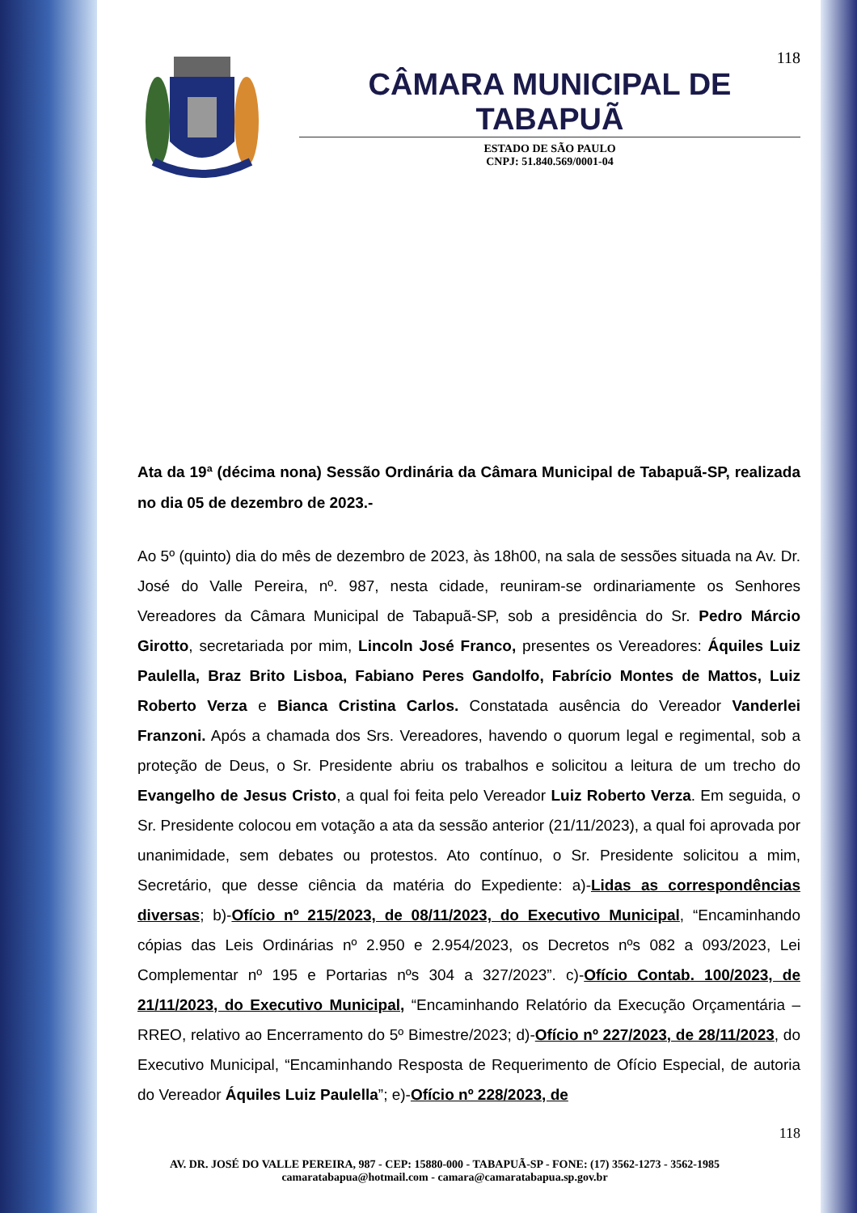118
CÂMARA MUNICIPAL DE TABAPUÃ
ESTADO DE SÃO PAULO
CNPJ: 51.840.569/0001-04
Ata da 19ª (décima nona) Sessão Ordinária da Câmara Municipal de Tabapuã-SP, realizada no dia 05 de dezembro de 2023.-
Ao 5º (quinto) dia do mês de dezembro de 2023, às 18h00, na sala de sessões situada na Av. Dr. José do Valle Pereira, nº. 987, nesta cidade, reuniram-se ordinariamente os Senhores Vereadores da Câmara Municipal de Tabapuã-SP, sob a presidência do Sr. Pedro Márcio Girotto, secretariada por mim, Lincoln José Franco, presentes os Vereadores: Áquiles Luiz Paulella, Braz Brito Lisboa, Fabiano Peres Gandolfo, Fabrício Montes de Mattos, Luiz Roberto Verza e Bianca Cristina Carlos. Constatada ausência do Vereador Vanderlei Franzoni. Após a chamada dos Srs. Vereadores, havendo o quorum legal e regimental, sob a proteção de Deus, o Sr. Presidente abriu os trabalhos e solicitou a leitura de um trecho do Evangelho de Jesus Cristo, a qual foi feita pelo Vereador Luiz Roberto Verza. Em seguida, o Sr. Presidente colocou em votação a ata da sessão anterior (21/11/2023), a qual foi aprovada por unanimidade, sem debates ou protestos. Ato contínuo, o Sr. Presidente solicitou a mim, Secretário, que desse ciência da matéria do Expediente: a)-Lidas as correspondências diversas; b)-Ofício nº 215/2023, de 08/11/2023, do Executivo Municipal, “Encaminhando cópias das Leis Ordinárias nº 2.950 e 2.954/2023, os Decretos nºs 082 a 093/2023, Lei Complementar nº 195 e Portarias nºs 304 a 327/2023”. c)-Ofício Contab. 100/2023, de 21/11/2023, do Executivo Municipal, “Encaminhando Relatório da Execução Orçamentária – RREO, relativo ao Encerramento do 5º Bimestre/2023; d)-Ofício nº 227/2023, de 28/11/2023, do Executivo Municipal, “Encaminhando Resposta de Requerimento de Ofício Especial, de autoria do Vereador Áquiles Luiz Paulella”; e)-Ofício nº 228/2023, de
118
AV. DR. JOSÉ DO VALLE PEREIRA, 987 - CEP: 15880-000 - TABAPUÃ-SP - FONE: (17) 3562-1273 - 3562-1985
camaratabapua@hotmail.com - camara@camaratabapua.sp.gov.br